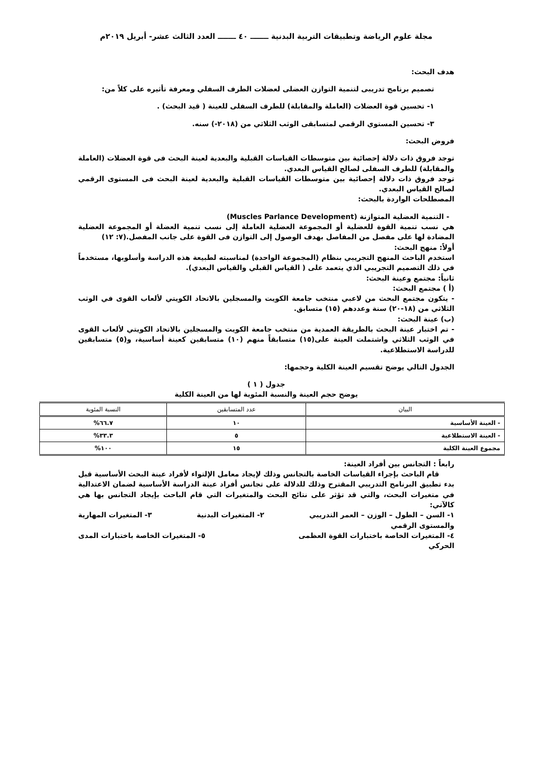مجلة علوم الرياضة وتطبيقات التربية البدنية ـــــــ ٤٠ ـــــــ العدد الثالث عشر- أبريل ٢٠١٩م
هدف البحث:
تصميم برنامج تدريبى لتنمية التوازن العضلى لعضلات الطرف السفلي ومعرفة تأثيره على كلاً من:
١- تحسين قوة العضلات (العاملة والمقابلة) للطرف السفلى للعينة ( قيد البحث) .
٣- تحسين المستوي الرقمي لمتسابقى الوثب الثلاثي من (٢٠١٨-) سنه.
فروض البحث:
توجد فروق ذات دلالة إحصائية بين متوسطات القياسات القبلية والبعدية لعينة البحث فى قوة العضلات (العاملة والمقابلة) للطرف السفلى لصالح القياس البعدي.
توجد فروق ذات دلالة إحصائية بين متوسطات القياسات القبلية والبعدية لعينة البحث فى المستوى الرقمي لصالح القياس البعدي.
المصطلحات الواردة بالبحث:
- التنمية العضلية المتوازنة (Muscles Parlance Development)
هي نسب تنمية القوة للعضلية أو المجموعة العضلية العاملة إلى نسب تنمية العضلة أو المجموعة العضلية المضادة لها على مفصل من المفاصل بهدف الوصول إلى التوازن فى القوة على جانب المفصل.(٧: ١٢)
أولاً: منهج البحث:
استخدم الباحث المنهج التجريبي بنظام (المجموعة الواحدة) لمناسبته لطبيعة هذه الدراسة وأسلوبها، مستخدماً في ذلك التصميم التجريبي الذي يتعمد على ( القياس القبلي والقياس البعدي).
ثانياً: مجتمع وعينة البحث:
(أ ) مجتمع البحث:
- يتكون مجتمع البحث من لاعبي منتخب جامعة الكويت والمسجلين بالاتحاد الكويتي لألعاب القوى في الوثب الثلاثي من (١٨-٢٠) سنة وعددهم (١٥) متسابق.
(ب) عينة البحث:
- تم اختبار عينة البحث بالطريقة العمدية من منتخب جامعة الكويت والمسجلين بالاتحاد الكويتي لألعاب القوى في الوثب الثلاثي واشتملت العينة على(١٥) متسابقاً منهم (١٠) متسابقين كعينة أساسية، و(٥) متسابقين للدراسة الاستطلاعية.
الجدول التالي يوضح تقسيم العينة الكلية وحجمها:
جدول ( ١ )
يوضح حجم العينة والنسبة المئوية لها من العينة الكلية
| البيان | عدد المتسابقين | النسبة المئوية |
| --- | --- | --- |
| - العينة الأساسية | ١٠ | ٦٦.٧% |
| - العينة الاستطلاعية | ٥ | ٣٣.٣% |
| مجموع العينة الكلية | ١٥ | ١٠٠% |
رابعاً : التجانس بين أفراد العينة:
قام الباحث بإجراء القياسات الخاصة بالتجانس وذلك لإيجاد معامل الإلتواء لأفراد عينة البحث الأساسية قبل بدء تطبيق البرنامج التدريبي المقترح وذلك للدلالة على تجانس أفراد عينة الدراسة الأساسية لضمان الاعتدالية في متغيرات البحث، والتي قد تؤثر على نتائج البحث والمتغيرات التي قام الباحث بإيجاد التجانس بها هي كالآتي:
١- السن – الطول – الوزن – العمر التدريبي ٢- المتغيرات البدنية ٣- المتغيرات المهارية
والمستوى الرقمي
٤- المتغيرات الخاصة باختبارات القوة العظمى ٥- المتغيرات الخاصة باختبارات المدى
الحركي